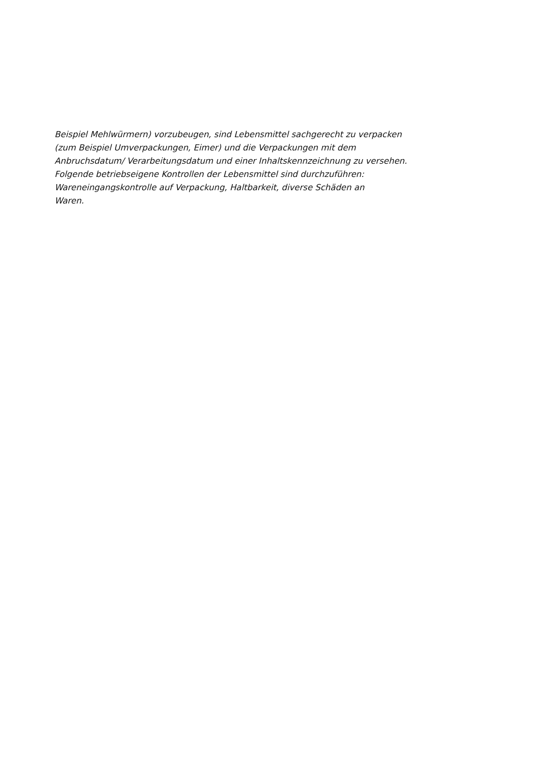Beispiel Mehlwürmern) vorzubeugen, sind Lebensmittel sachgerecht zu verpacken
(zum Beispiel Umverpackungen, Eimer) und die Verpackungen mit dem
Anbruchsdatum/ Verarbeitungsdatum und einer Inhaltskennzeichnung zu versehen.
Folgende betriebseigene Kontrollen der Lebensmittel sind durchzuführen:
Wareneingangskontrolle auf Verpackung, Haltbarkeit, diverse Schäden an
Waren.